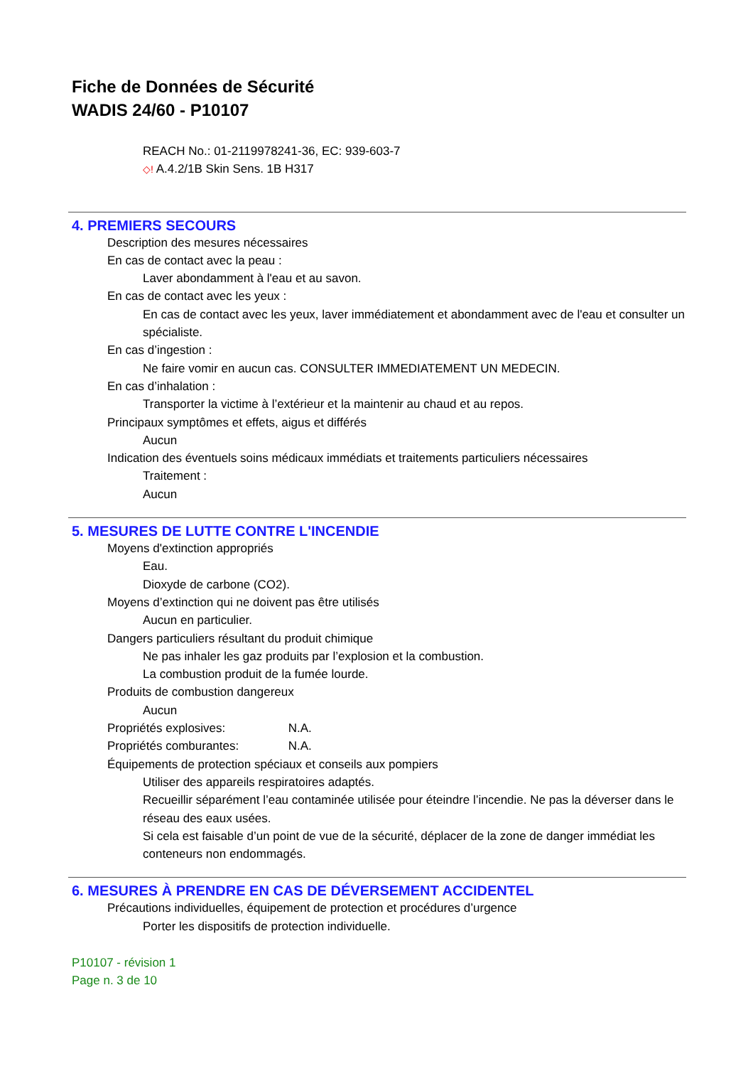Fiche de Données de Sécurité
WADIS 24/60 - P10107
REACH No.: 01-2119978241-36, EC: 939-603-7
◇! A.4.2/1B Skin Sens. 1B H317
4. PREMIERS SECOURS
Description des mesures nécessaires
En cas de contact avec la peau :
Laver abondamment à l'eau et au savon.
En cas de contact avec les yeux :
En cas de contact avec les yeux, laver immédiatement et abondamment avec de l'eau et consulter un spécialiste.
En cas d’ingestion :
Ne faire vomir en aucun cas. CONSULTER IMMEDIATEMENT UN MEDECIN.
En cas d’inhalation :
Transporter la victime à l’extérieur et la maintenir au chaud et au repos.
Principaux symptômes et effets, aigus et différés
Aucun
Indication des éventuels soins médicaux immédiats et traitements particuliers nécessaires
Traitement :
Aucun
5. MESURES DE LUTTE CONTRE L'INCENDIE
Moyens d'extinction appropriés
Eau.
Dioxyde de carbone (CO2).
Moyens d’extinction qui ne doivent pas être utilisés
Aucun en particulier.
Dangers particuliers résultant du produit chimique
Ne pas inhaler les gaz produits par l’explosion et la combustion.
La combustion produit de la fumée lourde.
Produits de combustion dangereux
Aucun
Propriétés explosives: N.A.
Propriétés comburantes: N.A.
Équipements de protection spéciaux et conseils aux pompiers
Utiliser des appareils respiratoires adaptés.
Recueillir séparément l’eau contaminée utilisée pour éteindre l’incendie. Ne pas la déverser dans le réseau des eaux usées.
Si cela est faisable d’un point de vue de la sécurité, déplacer de la zone de danger immédiat les conteneurs non endommagés.
6. MESURES À PRENDRE EN CAS DE DÉVERSEMENT ACCIDENTEL
Précautions individuelles, équipement de protection et procédures d’urgence
Porter les dispositifs de protection individuelle.
P10107 - révision 1
Page n. 3 de 10